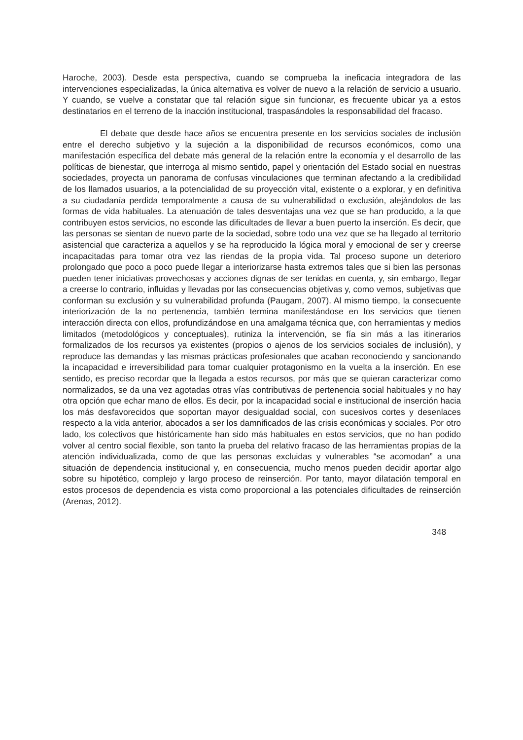Haroche, 2003). Desde esta perspectiva, cuando se comprueba la ineficacia integradora de las intervenciones especializadas, la única alternativa es volver de nuevo a la relación de servicio a usuario. Y cuando, se vuelve a constatar que tal relación sigue sin funcionar, es frecuente ubicar ya a estos destinatarios en el terreno de la inacción institucional, traspasándoles la responsabilidad del fracaso.
El debate que desde hace años se encuentra presente en los servicios sociales de inclusión entre el derecho subjetivo y la sujeción a la disponibilidad de recursos económicos, como una manifestación específica del debate más general de la relación entre la economía y el desarrollo de las políticas de bienestar, que interroga al mismo sentido, papel y orientación del Estado social en nuestras sociedades, proyecta un panorama de confusas vinculaciones que terminan afectando a la credibilidad de los llamados usuarios, a la potencialidad de su proyección vital, existente o a explorar, y en definitiva a su ciudadanía perdida temporalmente a causa de su vulnerabilidad o exclusión, alejándolos de las formas de vida habituales. La atenuación de tales desventajas una vez que se han producido, a la que contribuyen estos servicios, no esconde las dificultades de llevar a buen puerto la inserción. Es decir, que las personas se sientan de nuevo parte de la sociedad, sobre todo una vez que se ha llegado al territorio asistencial que caracteriza a aquellos y se ha reproducido la lógica moral y emocional de ser y creerse incapacitadas para tomar otra vez las riendas de la propia vida. Tal proceso supone un deterioro prolongado que poco a poco puede llegar a interiorizarse hasta extremos tales que si bien las personas pueden tener iniciativas provechosas y acciones dignas de ser tenidas en cuenta, y, sin embargo, llegar a creerse lo contrario, influidas y llevadas por las consecuencias objetivas y, como vemos, subjetivas que conforman su exclusión y su vulnerabilidad profunda (Paugam, 2007). Al mismo tiempo, la consecuente interiorización de la no pertenencia, también termina manifestándose en los servicios que tienen interacción directa con ellos, profundizándose en una amalgama técnica que, con herramientas y medios limitados (metodológicos y conceptuales), rutiniza la intervención, se fía sin más a las itinerarios formalizados de los recursos ya existentes (propios o ajenos de los servicios sociales de inclusión), y reproduce las demandas y las mismas prácticas profesionales que acaban reconociendo y sancionando la incapacidad e irreversibilidad para tomar cualquier protagonismo en la vuelta a la inserción. En ese sentido, es preciso recordar que la llegada a estos recursos, por más que se quieran caracterizar como normalizados, se da una vez agotadas otras vías contributivas de pertenencia social habituales y no hay otra opción que echar mano de ellos. Es decir, por la incapacidad social e institucional de inserción hacia los más desfavorecidos que soportan mayor desigualdad social, con sucesivos cortes y desenlaces respecto a la vida anterior, abocados a ser los damnificados de las crisis económicas y sociales. Por otro lado, los colectivos que históricamente han sido más habituales en estos servicios, que no han podido volver al centro social flexible, son tanto la prueba del relativo fracaso de las herramientas propias de la atención individualizada, como de que las personas excluidas y vulnerables “se acomodan” a una situación de dependencia institucional y, en consecuencia, mucho menos pueden decidir aportar algo sobre su hipotético, complejo y largo proceso de reinserción. Por tanto, mayor dilatación temporal en estos procesos de dependencia es vista como proporcional a las potenciales dificultades de reinserción (Arenas, 2012).
348